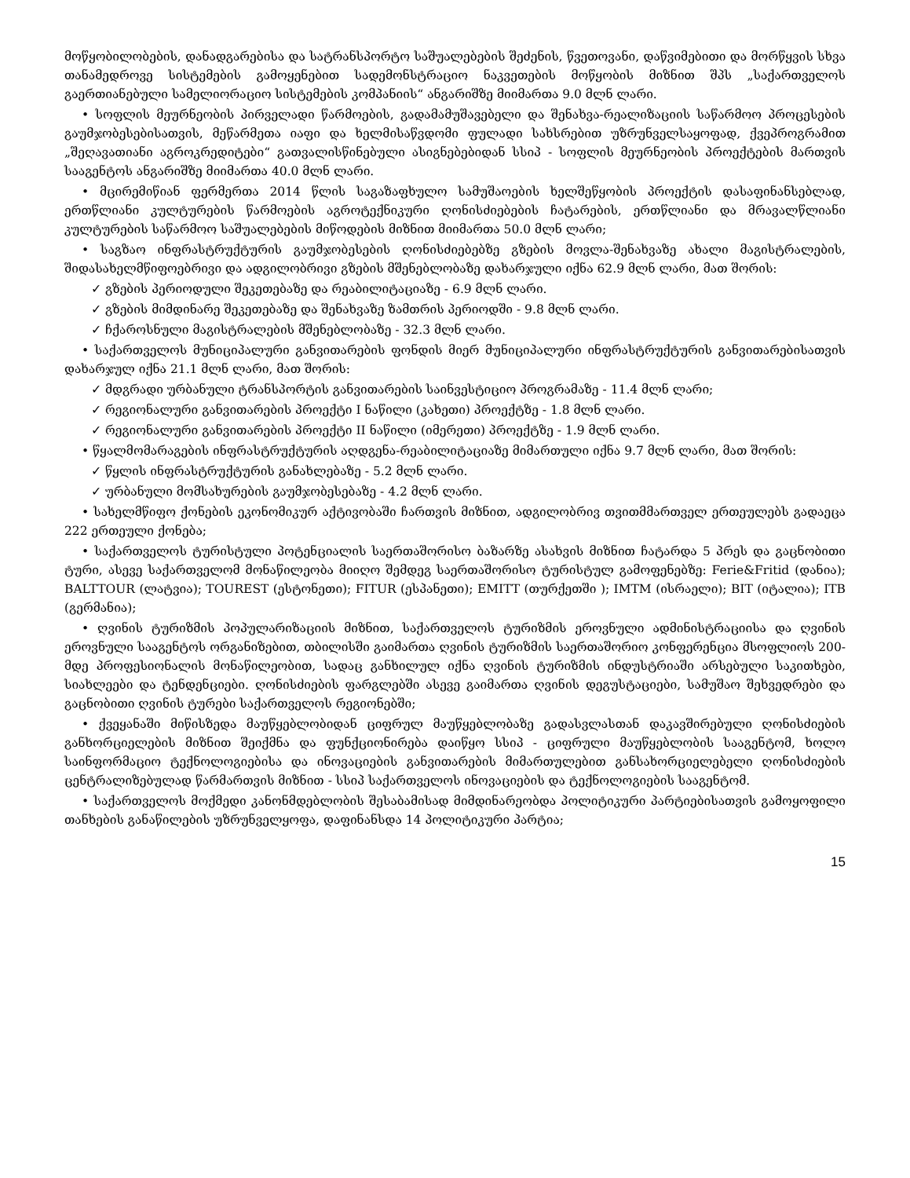მოწყობილობების, დანადგარებისა და სატრანსპორტო საშუალებების შეძენის, წვეთოვანი, დაწვიმებითი და მორწყვის სხვა თანამედროვე სისტემების გამოყენებით სადემონსტრაციო ნაკვეთების მოწყობის მიზნით შპს „საქართველოს გაერთიანებული სამელიორაციო სისტემების კომპანიის“ ანგარიშზე მიიმართა 9.0 მლნ ლარი.
• სოფლის მეურნეობის პირველადი წარმოების, გადამამუშავებელი და შენახვა-რეალიზაციის საწარმოო პროცესების გაუმჯობესებისათვის, მეწარმეთა იაფი და ხელმისაწვდომი ფულადი სახსრებით უზრუნველსაყოფად, ქვეპროგრამით „შეღავათიანი აგროკრედიტები“ გათვალისწინებული ასიგნებებიდან სსიპ - სოფლის მეურნეობის პროექტების მართვის სააგენტოს ანგარიშზე მიიმართა 40.0 მლნ ლარი.
• მცირემიწიან ფერმერთა 2014 წლის საგაზაფხულო სამუშაოების ხელშეწყობის პროექტის დასაფინანსებლად, ერთწლიანი კულტურების წარმოების აგროტექნიკური ღონისძიებების ჩატარების, ერთწლიანი და მრავალწლიანი კულტურების საწარმოო საშუალებების მიწოდების მიზნით მიიმართა 50.0 მლნ ლარი;
• საგზაო ინფრასტრუქტურის გაუმჯობესების ღონისძიებებზე გზების მოვლა-შენახვაზე ახალი მაგისტრალების, შიდასახელმწიფოებრივი და ადგილობრივი გზების მშენებლობაზე დახარჯული იქნა 62.9 მლნ ლარი, მათ შორის:
✓ გზების პერიოდული შეკეთებაზე და რეაბილიტაციაზე - 6.9 მლნ ლარი.
✓ გზების მიმდინარე შეკეთებაზე და შენახვაზე ზამთრის პერიოდში - 9.8 მლნ ლარი.
✓ ჩქაროსნული მაგისტრალების მშენებლობაზე - 32.3 მლნ ლარი.
• საქართველოს მუნიციპალური განვითარების ფონდის მიერ მუნიციპალური ინფრასტრუქტურის განვითარებისათვის დახარჯულ იქნა 21.1 მლნ ლარი, მათ შორის:
✓ მდგრადი ურბანული ტრანსპორტის განვითარების საინვესტიციო პროგრამაზე - 11.4 მლნ ლარი;
✓ რეგიონალური განვითარების პროექტი I ნაწილი (კახეთი) პროექტზე - 1.8 მლნ ლარი.
✓ რეგიონალური განვითარების პროექტი II ნაწილი (იმერეთი) პროექტზე - 1.9 მლნ ლარი.
• წყალმომარაგების ინფრასტრუქტურის აღდგენა-რეაბილიტაციაზე მიმართული იქნა 9.7 მლნ ლარი, მათ შორის:
✓ წყლის ინფრასტრუქტურის განახლებაზე - 5.2 მლნ ლარი.
✓ ურბანული მომსახურების გაუმჯობესებაზე - 4.2 მლნ ლარი.
• სახელმწიფო ქონების ეკონომიკურ აქტივობაში ჩართვის მიზნით, ადგილობრივ თვითმმართველ ერთეულებს გადაეცა 222 ერთეული ქონება;
• საქართველოს ტურისტული პოტენციალის საერთაშორისო ბაზარზე ასახვის მიზნით ჩატარდა 5 პრეს და გაცნობითი ტური, ასევე საქართველომ მონაწილეობა მიიღო შემდეგ საერთაშორისო ტურისტულ გამოფენებზე: Ferie&Fritid (დანია); BALTTOUR (ლატვია); TOUREST (ესტონეთი); FITUR (ესპანეთი); EMITT (თურქეთში ); IMTM (ისრაელი); BIT (იტალია); ITB (გერმანია);
• ღვინის ტურიზმის პოპულარიზაციის მიზნით, საქართველოს ტურიზმის ეროვნული ადმინისტრაციისა და ღვინის ეროვნული სააგენტოს ორგანიზებით, თბილისში გაიმართა ღვინის ტურიზმის საერთაშორიო კონფერენცია მსოფლიოს 200-მდე პროფესიონალის მონაწილეობით, სადაც განხილულ იქნა ღვინის ტურიზმის ინდუსტრიაში არსებული საკითხები, სიახლეები და ტენდენციები. ღონისძიების ფარგლებში ასევე გაიმართა ღვინის დეგუსტაციები, სამუშაო შეხვედრები და გაცნობითი ღვინის ტურები საქართველოს რეგიონებში;
• ქვეყანაში მიწისზედა მაუწყებლობიდან ციფრულ მაუწყებლობაზე გადასვლასთან დაკავშირებული ღონისძიების განხორციელების მიზნით შეიქმნა და ფუნქციონირება დაიწყო სსიპ - ციფრული მაუწყებლობის სააგენტომ, ხოლო საინფორმაციო ტექნოლოგიებისა და ინოვაციების განვითარების მიმართულებით განსახორციელებელი ღონისძიების ცენტრალიზებულად წარმართვის მიზნით - სსიპ საქართველოს ინოვაციების და ტექნოლოგიების სააგენტომ.
• საქართველოს მოქმედი კანონმდებლობის შესაბამისად მიმდინარეობდა პოლიტიკური პარტიებისათვის გამოყოფილი თანხების განაწილების უზრუნველყოფა, დაფინანსდა 14 პოლიტიკური პარტია;
15